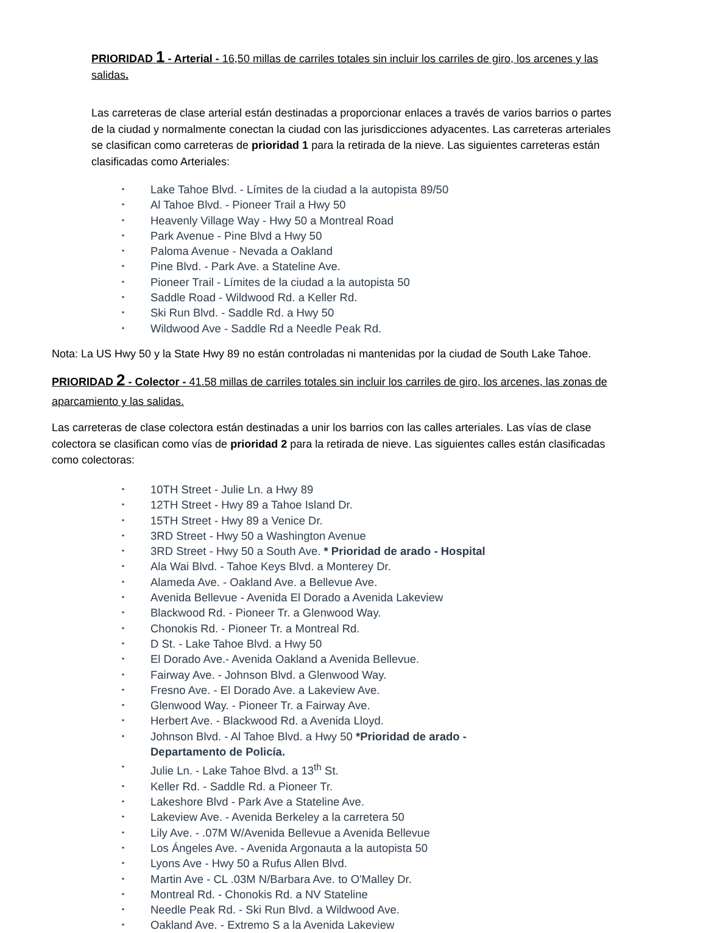PRIORIDAD 1 - Arterial - 16,50 millas de carriles totales sin incluir los carriles de giro, los arcenes y las salidas.
Las carreteras de clase arterial están destinadas a proporcionar enlaces a través de varios barrios o partes de la ciudad y normalmente conectan la ciudad con las jurisdicciones adyacentes. Las carreteras arteriales se clasifican como carreteras de prioridad 1 para la retirada de la nieve. Las siguientes carreteras están clasificadas como Arteriales:
• Lake Tahoe Blvd. - Límites de la ciudad a la autopista 89/50
• Al Tahoe Blvd. - Pioneer Trail a Hwy 50
• Heavenly Village Way - Hwy 50 a Montreal Road
• Park Avenue - Pine Blvd a Hwy 50
• Paloma Avenue - Nevada a Oakland
• Pine Blvd. - Park Ave. a Stateline Ave.
• Pioneer Trail - Límites de la ciudad a la autopista 50
• Saddle Road - Wildwood Rd. a Keller Rd.
• Ski Run Blvd. - Saddle Rd. a Hwy 50
• Wildwood Ave - Saddle Rd a Needle Peak Rd.
Nota: La US Hwy 50 y la State Hwy 89 no están controladas ni mantenidas por la ciudad de South Lake Tahoe.
PRIORIDAD 2 - Colector - 41.58 millas de carriles totales sin incluir los carriles de giro, los arcenes, las zonas de aparcamiento y las salidas.
Las carreteras de clase colectora están destinadas a unir los barrios con las calles arteriales. Las vías de clase colectora se clasifican como vías de prioridad 2 para la retirada de nieve. Las siguientes calles están clasificadas como colectoras:
• 10TH Street - Julie Ln. a Hwy 89
• 12TH Street - Hwy 89 a Tahoe Island Dr.
• 15TH Street - Hwy 89 a Venice Dr.
• 3RD Street - Hwy 50 a Washington Avenue
• 3RD Street - Hwy 50 a South Ave. * Prioridad de arado - Hospital
• Ala Wai Blvd. - Tahoe Keys Blvd. a Monterey Dr.
• Alameda Ave. - Oakland Ave. a Bellevue Ave.
• Avenida Bellevue - Avenida El Dorado a Avenida Lakeview
• Blackwood Rd. - Pioneer Tr. a Glenwood Way.
• Chonokis Rd. - Pioneer Tr. a Montreal Rd.
• D St. - Lake Tahoe Blvd. a Hwy 50
• El Dorado Ave.- Avenida Oakland a Avenida Bellevue.
• Fairway Ave. - Johnson Blvd. a Glenwood Way.
• Fresno Ave. - El Dorado Ave. a Lakeview Ave.
• Glenwood Way. - Pioneer Tr. a Fairway Ave.
• Herbert Ave. - Blackwood Rd. a Avenida Lloyd.
• Johnson Blvd. - Al Tahoe Blvd. a Hwy 50 *Prioridad de arado - Departamento de Policía.
• Julie Ln. - Lake Tahoe Blvd. a 13<sup>th</sup> St.
• Keller Rd. - Saddle Rd. a Pioneer Tr.
• Lakeshore Blvd - Park Ave a Stateline Ave.
• Lakeview Ave. - Avenida Berkeley a la carretera 50
• Lily Ave. - .07M W/Avenida Bellevue a Avenida Bellevue
• Los Ángeles Ave. - Avenida Argonauta a la autopista 50
• Lyons Ave - Hwy 50 a Rufus Allen Blvd.
• Martin Ave - CL .03M N/Barbara Ave. to O'Malley Dr.
• Montreal Rd. - Chonokis Rd. a NV Stateline
• Needle Peak Rd. - Ski Run Blvd. a Wildwood Ave.
• Oakland Ave. - Extremo S a la Avenida Lakeview